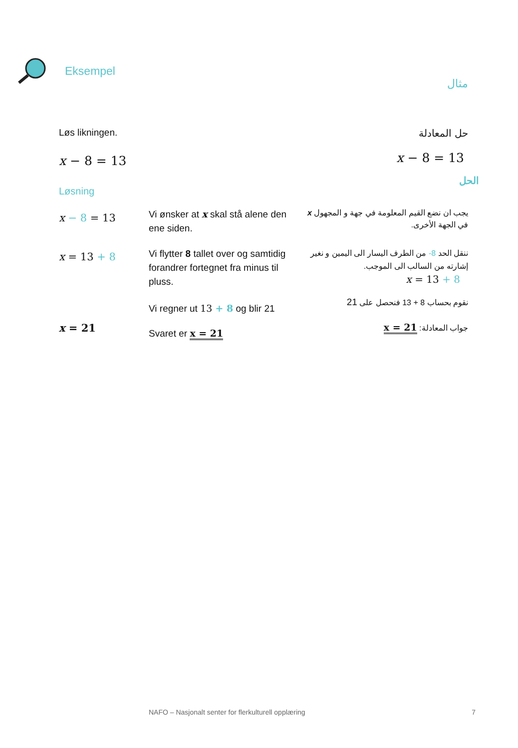Eksempel
مثال
Løs likningen. حل المعادلة
x − 8 = 13
x − 8 = 13
الحل
Løsning
x − 8 = 13
Vi ønsker at x skal stå alene den ene siden.
يجب ان نضع القيم المعلومة في جهة و المجهول x في الجهة الأخرى.
x = 13 + 8
Vi flytter 8 tallet over og samtidig forandrer fortegnet fra minus til pluss.
ننقل الحد 8- من الطرف اليسار الى اليمين و نغير إشارته من السالب الى الموجب.
x = 13 + 8
Vi regner ut 13 + 8 og blir 21
نقوم بحساب 8 + 13 فنحصل على 21
x = 21
Svaret er x = 21
جواب المعادلة: x = 21
NAFO – Nasjonalt senter for flerkulturell opplæring
7